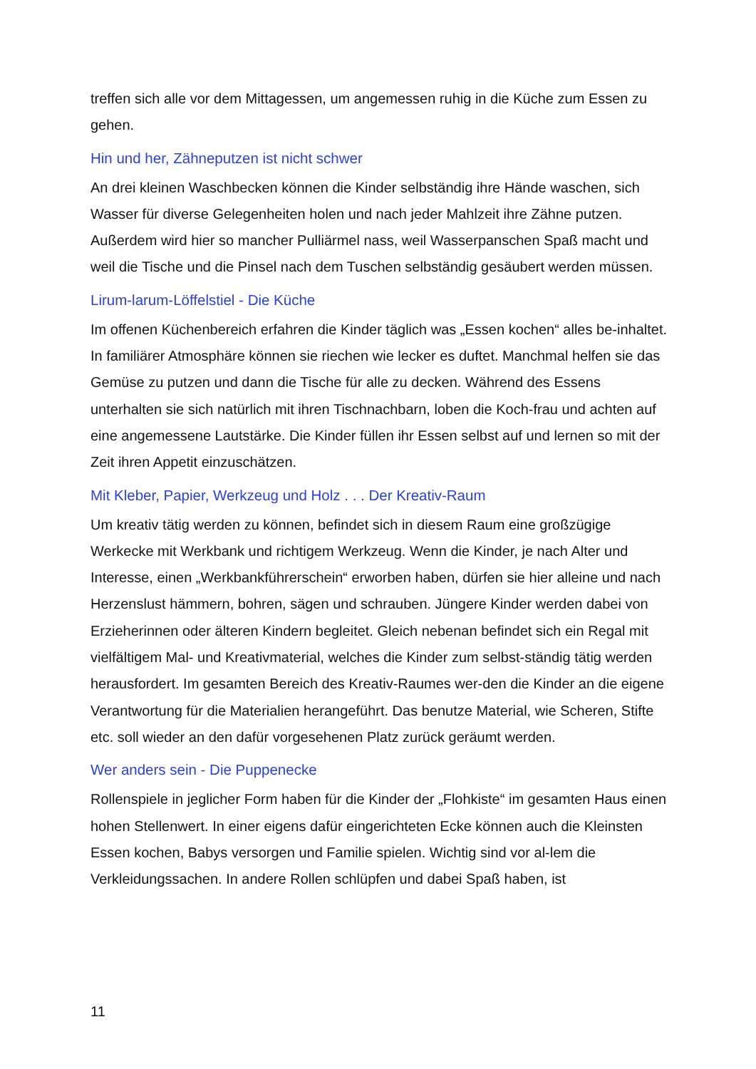treffen sich alle vor dem Mittagessen, um angemessen ruhig in die Küche zum Essen zu gehen.
Hin und her, Zähneputzen ist nicht schwer
An drei kleinen Waschbecken können die Kinder selbständig ihre Hände waschen, sich Wasser für diverse Gelegenheiten holen und nach jeder Mahlzeit ihre Zähne putzen. Außerdem wird hier so mancher Pulliärmel nass, weil Wasserpanschen Spaß macht und weil die Tische und die Pinsel nach dem Tuschen selbständig gesäubert werden müssen.
Lirum-larum-Löffelstiel - Die Küche
Im offenen Küchenbereich erfahren die Kinder täglich was „Essen kochen“ alles be-inhaltet. In familiärer Atmosphäre können sie riechen wie lecker es duftet. Manchmal helfen sie das Gemüse zu putzen und dann die Tische für alle zu decken. Während des Essens unterhalten sie sich natürlich mit ihren Tischnachbarn, loben die Koch-frau und achten auf eine angemessene Lautstärke. Die Kinder füllen ihr Essen selbst auf und lernen so mit der Zeit ihren Appetit einzuschätzen.
Mit Kleber, Papier, Werkzeug und Holz . . . Der Kreativ-Raum
Um kreativ tätig werden zu können, befindet sich in diesem Raum eine großzügige Werkecke mit Werkbank und richtigem Werkzeug. Wenn die Kinder, je nach Alter und Interesse, einen „Werkbankführerschein“ erworben haben, dürfen sie hier alleine und nach Herzenslust hämmern, bohren, sägen und schrauben. Jüngere Kinder werden dabei von Erzieherinnen oder älteren Kindern begleitet. Gleich nebenan befindet sich ein Regal mit vielfältigem Mal- und Kreativmaterial, welches die Kinder zum selbst-ständig tätig werden herausfordert. Im gesamten Bereich des Kreativ-Raumes wer-den die Kinder an die eigene Verantwortung für die Materialien herangeführt. Das benutze Material, wie Scheren, Stifte etc. soll wieder an den dafür vorgesehenen Platz zurück geräumt werden.
Wer anders sein - Die Puppenecke
Rollenspiele in jeglicher Form haben für die Kinder der „Flohkiste“ im gesamten Haus einen hohen Stellenwert. In einer eigens dafür eingerichteten Ecke können auch die Kleinsten Essen kochen, Babys versorgen und Familie spielen. Wichtig sind vor al-lem die Verkleidungssachen. In andere Rollen schlüpfen und dabei Spaß haben, ist
11